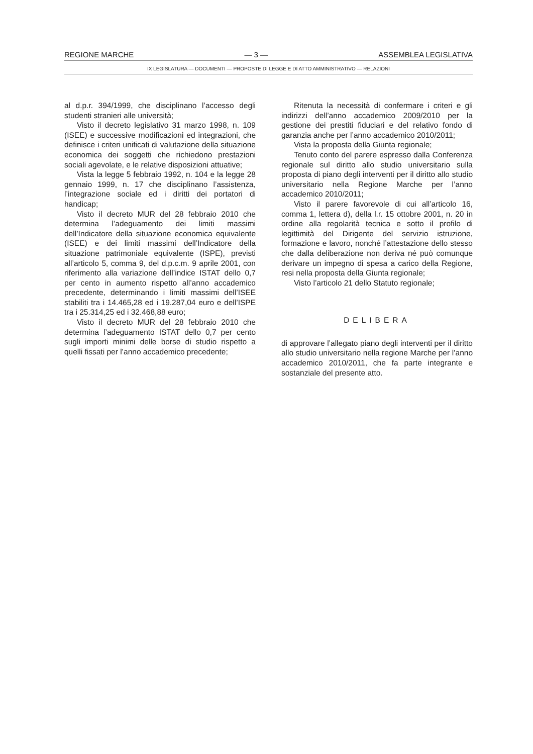REGIONE MARCHE — 3 — ASSEMBLEA LEGISLATIVA
IX LEGISLATURA — DOCUMENTI — PROPOSTE DI LEGGE E DI ATTO AMMINISTRATIVO — RELAZIONI
al d.p.r. 394/1999, che disciplinano l’accesso degli studenti stranieri alle università;
Visto il decreto legislativo 31 marzo 1998, n. 109 (ISEE) e successive modificazioni ed integrazioni, che definisce i criteri unificati di valutazione della situazione economica dei soggetti che richiedono prestazioni sociali agevolate, e le relative disposizioni attuative;
Vista la legge 5 febbraio 1992, n. 104 e la legge 28 gennaio 1999, n. 17 che disciplinano l’assistenza, l’integrazione sociale ed i diritti dei portatori di handicap;
Visto il decreto MUR del 28 febbraio 2010 che determina l’adeguamento dei limiti massimi dell’Indicatore della situazione economica equivalente (ISEE) e dei limiti massimi dell’Indicatore della situazione patrimoniale equivalente (ISPE), previsti all’articolo 5, comma 9, del d.p.c.m. 9 aprile 2001, con riferimento alla variazione dell’indice ISTAT dello 0,7 per cento in aumento rispetto all’anno accademico precedente, determinando i limiti massimi dell’ISEE stabiliti tra i 14.465,28 ed i 19.287,04 euro e dell’ISPE tra i 25.314,25 ed i 32.468,88 euro;
Visto il decreto MUR del 28 febbraio 2010 che determina l’adeguamento ISTAT dello 0,7 per cento sugli importi minimi delle borse di studio rispetto a quelli fissati per l’anno accademico precedente;
Ritenuta la necessità di confermare i criteri e gli indirizzi dell’anno accademico 2009/2010 per la gestione dei prestiti fiduciari e del relativo fondo di garanzia anche per l’anno accademico 2010/2011;
Vista la proposta della Giunta regionale;
Tenuto conto del parere espresso dalla Conferenza regionale sul diritto allo studio universitario sulla proposta di piano degli interventi per il diritto allo studio universitario nella Regione Marche per l’anno accademico 2010/2011;
Visto il parere favorevole di cui all’articolo 16, comma 1, lettera d), della l.r. 15 ottobre 2001, n. 20 in ordine alla regolarità tecnica e sotto il profilo di legittimità del Dirigente del servizio istruzione, formazione e lavoro, nonché l’attestazione dello stesso che dalla deliberazione non deriva né può comunque derivare un impegno di spesa a carico della Regione, resi nella proposta della Giunta regionale;
Visto l’articolo 21 dello Statuto regionale;
DELIBERA
di approvare l’allegato piano degli interventi per il diritto allo studio universitario nella regione Marche per l’anno accademico 2010/2011, che fa parte integrante e sostanziale del presente atto.